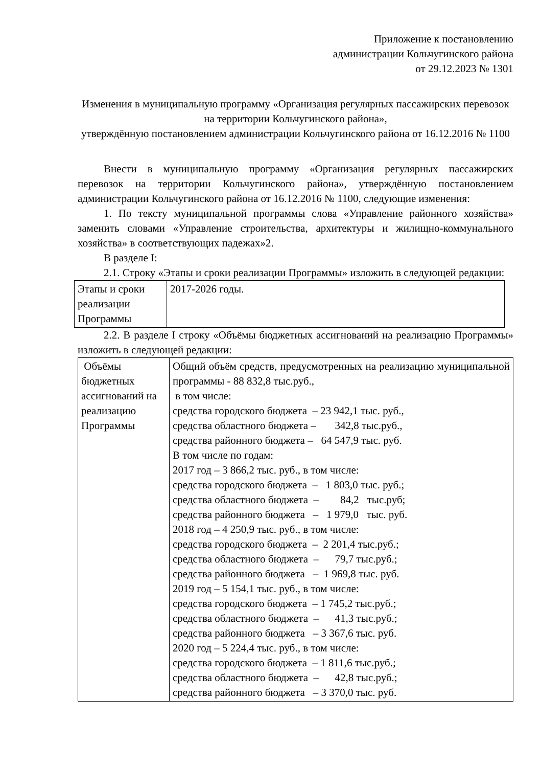Приложение к постановлению
администрации Кольчугинского района
от 29.12.2023 № 1301
Изменения в муниципальную программу «Организация регулярных пассажирских перевозок на территории Кольчугинского района»,
утверждённую постановлением администрации Кольчугинского района от 16.12.2016 № 1100
Внести в муниципальную программу «Организация регулярных пассажирских перевозок на территории Кольчугинского района», утверждённую постановлением администрации Кольчугинского района от 16.12.2016 № 1100, следующие изменения:
1. По тексту муниципальной программы слова «Управление районного хозяйства» заменить словами «Управление строительства, архитектуры и жилищно-коммунального хозяйства» в соответствующих падежах»2.
В разделе I:
2.1. Строку «Этапы и сроки реализации Программы» изложить в следующей редакции:
| Этапы и сроки реализации Программы | 2017-2026 годы. |
2.2. В разделе I строку «Объёмы бюджетных ассигнований на реализацию Программы» изложить в следующей редакции:
| Объёмы бюджетных ассигнований на реализацию Программы | Общий объём средств, предусмотренных на реализацию муниципальной программы - 88 832,8 тыс.руб., в том числе: средства городского бюджета – 23 942,1 тыс. руб., средства областного бюджета – 342,8 тыс.руб., средства районного бюджета – 64 547,9 тыс. руб. В том числе по годам: 2017 год – 3 866,2 тыс. руб., в том числе: средства городского бюджета – 1 803,0 тыс. руб.; средства областного бюджета – 84,2 тыс.руб; средства районного бюджета – 1 979,0 тыс. руб. 2018 год – 4 250,9 тыс. руб., в том числе: средства городского бюджета – 2 201,4 тыс.руб.; средства областного бюджета – 79,7 тыс.руб.; средства районного бюджета – 1 969,8 тыс. руб. 2019 год – 5 154,1 тыс. руб., в том числе: средства городского бюджета – 1 745,2 тыс.руб.; средства областного бюджета – 41,3 тыс.руб.; средства районного бюджета – 3 367,6 тыс. руб. 2020 год – 5 224,4 тыс. руб., в том числе: средства городского бюджета – 1 811,6 тыс.руб.; средства областного бюджета – 42,8 тыс.руб.; средства районного бюджета – 3 370,0 тыс. руб. |